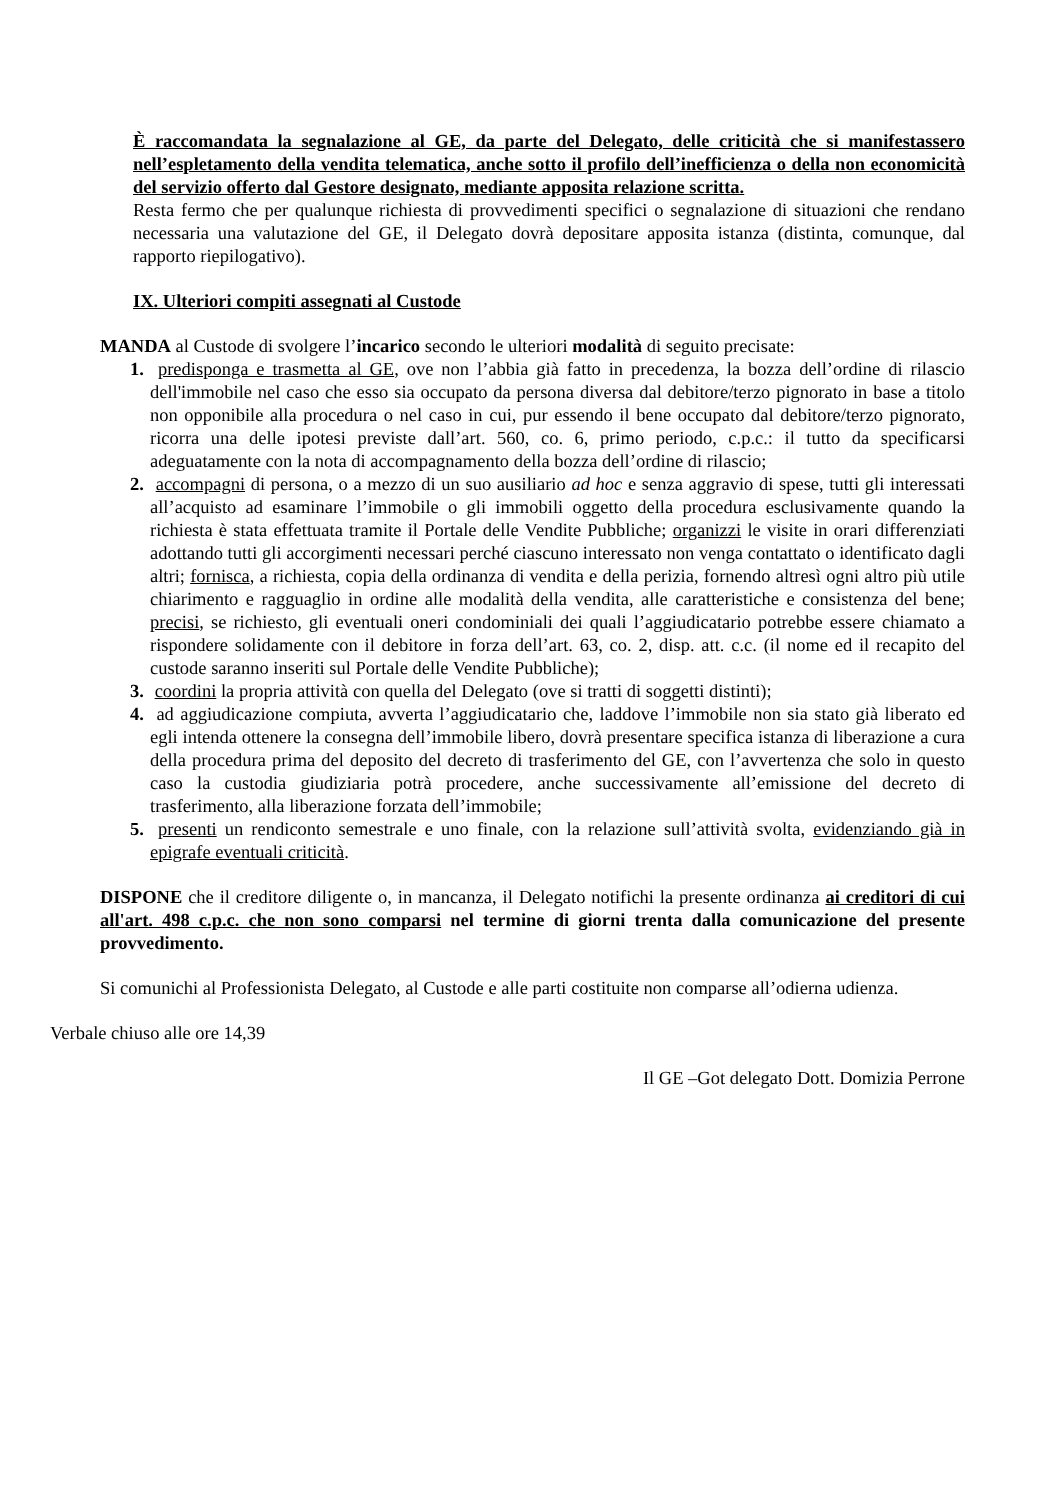È raccomandata la segnalazione al GE, da parte del Delegato, delle criticità che si manifestassero nell’espletamento della vendita telematica, anche sotto il profilo dell’inefficienza o della non economicità del servizio offerto dal Gestore designato, mediante apposita relazione scritta.
Resta fermo che per qualunque richiesta di provvedimenti specifici o segnalazione di situazioni che rendano necessaria una valutazione del GE, il Delegato dovrà depositare apposita istanza (distinta, comunque, dal rapporto riepilogativo).
IX. Ulteriori compiti assegnati al Custode
MANDA al Custode di svolgere l’incarico secondo le ulteriori modalità di seguito precisate:
1. predisponga e trasmetta al GE, ove non l’abbia già fatto in precedenza, la bozza dell’ordine di rilascio dell'immobile nel caso che esso sia occupato da persona diversa dal debitore/terzo pignorato in base a titolo non opponibile alla procedura o nel caso in cui, pur essendo il bene occupato dal debitore/terzo pignorato, ricorra una delle ipotesi previste dall’art. 560, co. 6, primo periodo, c.p.c.: il tutto da specificarsi adeguatamente con la nota di accompagnamento della bozza dell’ordine di rilascio;
2. accompagni di persona, o a mezzo di un suo ausiliario ad hoc e senza aggravio di spese, tutti gli interessati all’acquisto ad esaminare l’immobile o gli immobili oggetto della procedura esclusivamente quando la richiesta è stata effettuata tramite il Portale delle Vendite Pubbliche; organizzi le visite in orari differenziati adottando tutti gli accorgimenti necessari perché ciascuno interessato non venga contattato o identificato dagli altri; fornisca, a richiesta, copia della ordinanza di vendita e della perizia, fornendo altresì ogni altro più utile chiarimento e ragguaglio in ordine alle modalità della vendita, alle caratteristiche e consistenza del bene; precisi, se richiesto, gli eventuali oneri condominiali dei quali l’aggiudicatario potrebbe essere chiamato a rispondere solidamente con il debitore in forza dell’art. 63, co. 2, disp. att. c.c. (il nome ed il recapito del custode saranno inseriti sul Portale delle Vendite Pubbliche);
3. coordini la propria attività con quella del Delegato (ove si tratti di soggetti distinti);
4. ad aggiudicazione compiuta, avverta l’aggiudicatario che, laddove l’immobile non sia stato già liberato ed egli intenda ottenere la consegna dell’immobile libero, dovrà presentare specifica istanza di liberazione a cura della procedura prima del deposito del decreto di trasferimento del GE, con l’avvertenza che solo in questo caso la custodia giudiziaria potrà procedere, anche successivamente all’emissione del decreto di trasferimento, alla liberazione forzata dell’immobile;
5. presenti un rendiconto semestrale e uno finale, con la relazione sull’attività svolta, evidenziando già in epigrafe eventuali criticità.
DISPONE che il creditore diligente o, in mancanza, il Delegato notifichi la presente ordinanza ai creditori di cui all'art. 498 c.p.c. che non sono comparsi nel termine di giorni trenta dalla comunicazione del presente provvedimento.
Si comunichi al Professionista Delegato, al Custode e alle parti costituite non comparse all’odierna udienza.
Verbale chiuso alle ore 14,39
Il GE –Got delegato Dott. Domizia Perrone